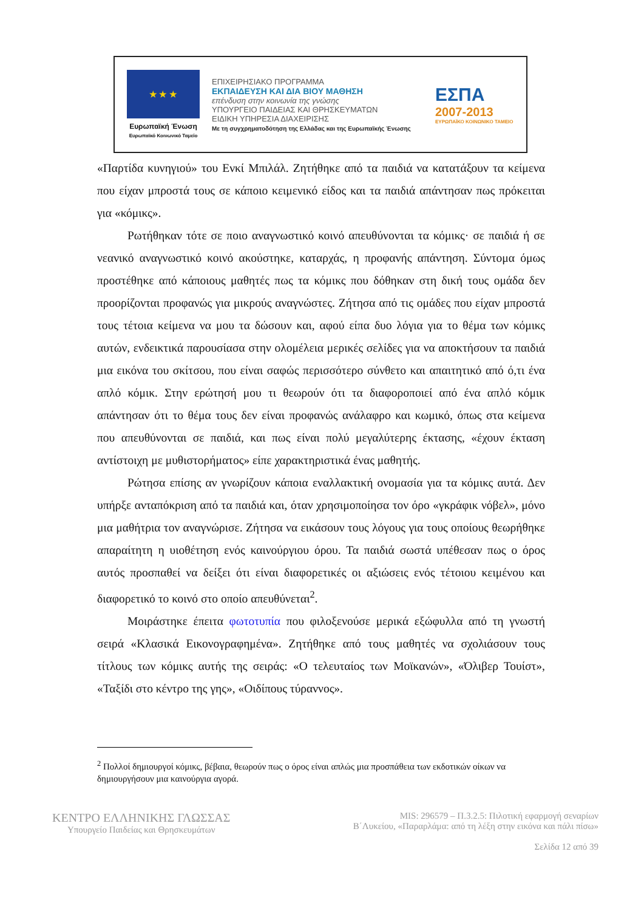★ ★ ★
Ευρωπαϊκή Ένωση
Ευρωπαϊκό Κοινωνικό Ταμείο
ΕΠΙΧΕΙΡΗΣΙΑΚΟ ΠΡΟΓΡΑΜΜΑ
ΕΚΠΑΙΔΕΥΣΗ ΚΑΙ ΔΙΑ ΒΙΟΥ ΜΑΘΗΣΗ
επένδυση στην κοινωνία της γνώσης
ΥΠΟΥΡΓΕΙΟ ΠΑΙΔΕΙΑΣ ΚΑΙ ΘΡΗΣΚΕΥΜΑΤΩΝ
ΕΙΔΙΚΗ ΥΠΗΡΕΣΙΑ ΔΙΑΧΕΙΡΙΣΗΣ
Με τη συγχρηματοδότηση της Ελλάδας και της Ευρωπαϊκής Ένωσης
ΕΣΠΑ
2007-2013
ΕΥΡΩΠΑΪΚΟ ΚΟΙΝΩΝΙΚΟ ΤΑΜΕΙΟ
«Παρτίδα κυνηγιού» του Ενκί Μπιλάλ. Ζητήθηκε από τα παιδιά να κατατάξουν τα κείμενα που είχαν μπροστά τους σε κάποιο κειμενικό είδος και τα παιδιά απάντησαν πως πρόκειται για «κόμικς».
Ρωτήθηκαν τότε σε ποιο αναγνωστικό κοινό απευθύνονται τα κόμικς· σε παιδιά ή σε νεανικό αναγνωστικό κοινό ακούστηκε, καταρχάς, η προφανής απάντηση. Σύντομα όμως προστέθηκε από κάποιους μαθητές πως τα κόμικς που δόθηκαν στη δική τους ομάδα δεν προορίζονται προφανώς για μικρούς αναγνώστες. Ζήτησα από τις ομάδες που είχαν μπροστά τους τέτοια κείμενα να μου τα δώσουν και, αφού είπα δυο λόγια για το θέμα των κόμικς αυτών, ενδεικτικά παρουσίασα στην ολομέλεια μερικές σελίδες για να αποκτήσουν τα παιδιά μια εικόνα του σκίτσου, που είναι σαφώς περισσότερο σύνθετο και απαιτητικό από ό,τι ένα απλό κόμικ. Στην ερώτησή μου τι θεωρούν ότι τα διαφοροποιεί από ένα απλό κόμικ απάντησαν ότι το θέμα τους δεν είναι προφανώς ανάλαφρο και κωμικό, όπως στα κείμενα που απευθύνονται σε παιδιά, και πως είναι πολύ μεγαλύτερης έκτασης, «έχουν έκταση αντίστοιχη με μυθιστορήματος» είπε χαρακτηριστικά ένας μαθητής.
Ρώτησα επίσης αν γνωρίζουν κάποια εναλλακτική ονομασία για τα κόμικς αυτά. Δεν υπήρξε ανταπόκριση από τα παιδιά και, όταν χρησιμοποίησα τον όρο «γκράφικ νόβελ», μόνο μια μαθήτρια τον αναγνώρισε. Ζήτησα να εικάσουν τους λόγους για τους οποίους θεωρήθηκε απαραίτητη η υιοθέτηση ενός καινούργιου όρου. Τα παιδιά σωστά υπέθεσαν πως ο όρος αυτός προσπαθεί να δείξει ότι είναι διαφορετικές οι αξιώσεις ενός τέτοιου κειμένου και διαφορετικό το κοινό στο οποίο απευθύνεται<sup>2</sup>.
Μοιράστηκε έπειτα φωτοτυπία που φιλοξενούσε μερικά εξώφυλλα από τη γνωστή σειρά «Κλασικά Εικονογραφημένα». Ζητήθηκε από τους μαθητές να σχολιάσουν τους τίτλους των κόμικς αυτής της σειράς: «Ο τελευταίος των Μοϊκανών», «Όλιβερ Τουίστ», «Ταξίδι στο κέντρο της γης», «Οιδίπους τύραννος».
<sup>2</sup> Πολλοί δημιουργοί κόμικς, βέβαια, θεωρούν πως ο όρος είναι απλώς μια προσπάθεια των εκδοτικών οίκων να δημιουργήσουν μια καινούργια αγορά.
ΚΕΝΤΡΟ ΕΛΛΗΝΙΚΗΣ ΓΛΩΣΣΑΣ
Υπουργείο Παιδείας και Θρησκευμάτων
MIS: 296579 – Π.3.2.5: Πιλοτική εφαρμογή σεναρίων
Β΄Λυκείου, «Παραρλάμα: από τη λέξη στην εικόνα και πάλι πίσω»
Σελίδα 12 από 39